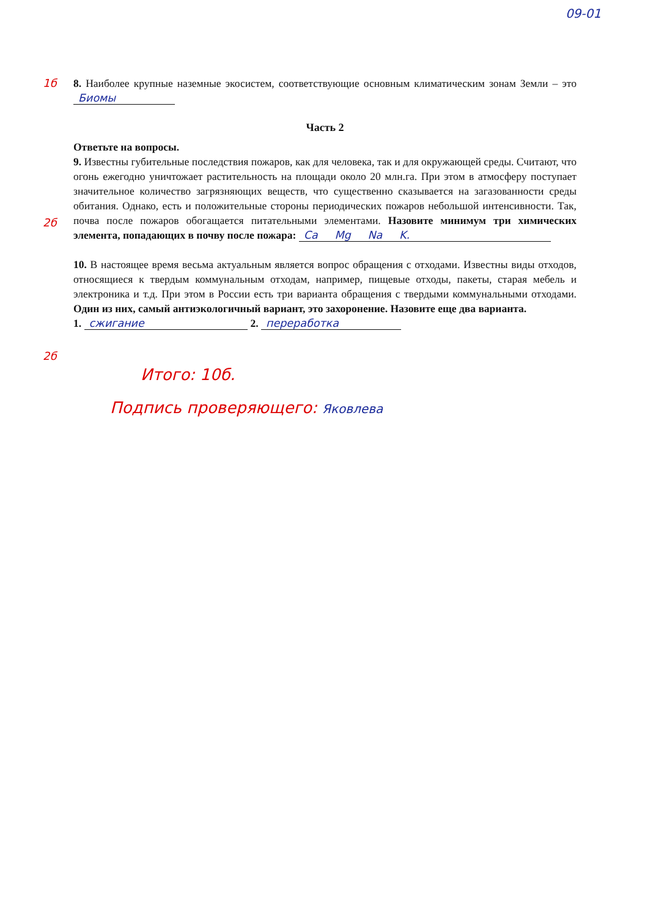09-01
1б 8. Наиболее крупные наземные экосистем, соответствующие основным климатическим зонам Земли – это Биомы
Часть 2
Ответьте на вопросы.
2б 9. Известны губительные последствия пожаров, как для человека, так и для окружающей среды. Считают, что огонь ежегодно уничтожает растительность на площади около 20 млн.га. При этом в атмосферу поступает значительное количество загрязняющих веществ, что существенно сказывается на загазованности среды обитания. Однако, есть и положительные стороны периодических пожаров небольшой интенсивности. Так, почва после пожаров обогащается питательными элементами. Назовите минимум три химических элемента, попадающих в почву после пожара: Ca Mg Na K.
2б 10. В настоящее время весьма актуальным является вопрос обращения с отходами. Известны виды отходов, относящиеся к твердым коммунальным отходам, например, пищевые отходы, пакеты, старая мебель и электроника и т.д. При этом в России есть три варианта обращения с твердыми коммунальными отходами. Один из них, самый антиэкологичный вариант, это захоронение. Назовите еще два варианта.
1. сжигание 2. переработка
Итого: 10б.
Подпись проверяющего: Яковлева